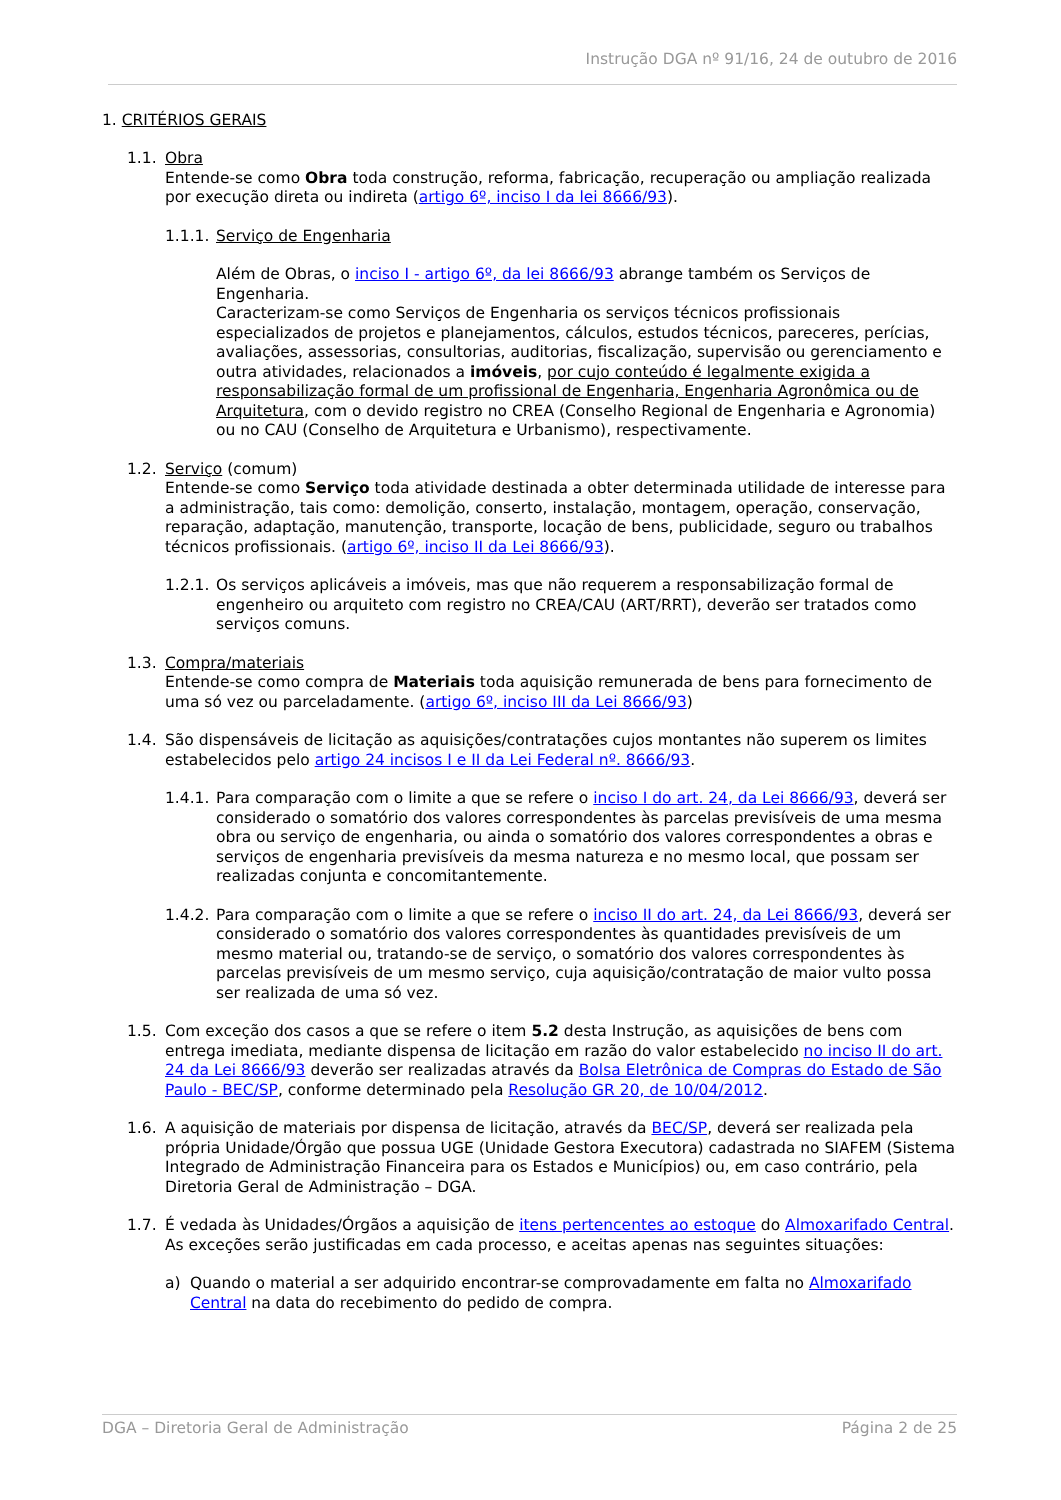Instrução DGA nº 91/16, 24 de outubro de 2016
1. CRITÉRIOS GERAIS
1.1. Obra
Entende-se como Obra toda construção, reforma, fabricação, recuperação ou ampliação realizada por execução direta ou indireta (artigo 6º, inciso I da lei 8666/93).
1.1.1. Serviço de Engenharia
Além de Obras, o inciso I - artigo 6º, da lei 8666/93 abrange também os Serviços de Engenharia.
Caracterizam-se como Serviços de Engenharia os serviços técnicos profissionais especializados de projetos e planejamentos, cálculos, estudos técnicos, pareceres, perícias, avaliações, assessorias, consultorias, auditorias, fiscalização, supervisão ou gerenciamento e outra atividades, relacionados a imóveis, por cujo conteúdo é legalmente exigida a responsabilização formal de um profissional de Engenharia, Engenharia Agronômica ou de Arquitetura, com o devido registro no CREA (Conselho Regional de Engenharia e Agronomia) ou no CAU (Conselho de Arquitetura e Urbanismo), respectivamente.
1.2. Serviço (comum)
Entende-se como Serviço toda atividade destinada a obter determinada utilidade de interesse para a administração, tais como: demolição, conserto, instalação, montagem, operação, conservação, reparação, adaptação, manutenção, transporte, locação de bens, publicidade, seguro ou trabalhos técnicos profissionais. (artigo 6º, inciso II da Lei 8666/93).
1.2.1.
Os serviços aplicáveis a imóveis, mas que não requerem a responsabilização formal de engenheiro ou arquiteto com registro no CREA/CAU (ART/RRT), deverão ser tratados como serviços comuns.
1.3. Compra/materiais
Entende-se como compra de Materiais toda aquisição remunerada de bens para fornecimento de uma só vez ou parceladamente. (artigo 6º, inciso III da Lei 8666/93)
1.4. São dispensáveis de licitação as aquisições/contratações cujos montantes não superem os limites estabelecidos pelo artigo 24 incisos I e II da Lei Federal nº. 8666/93.
1.4.1.
Para comparação com o limite a que se refere o inciso I do art. 24, da Lei 8666/93, deverá ser considerado o somatório dos valores correspondentes às parcelas previsíveis de uma mesma obra ou serviço de engenharia, ou ainda o somatório dos valores correspondentes a obras e serviços de engenharia previsíveis da mesma natureza e no mesmo local, que possam ser realizadas conjunta e concomitantemente.
1.4.2.
Para comparação com o limite a que se refere o inciso II do art. 24, da Lei 8666/93, deverá ser considerado o somatório dos valores correspondentes às quantidades previsíveis de um mesmo material ou, tratando-se de serviço, o somatório dos valores correspondentes às parcelas previsíveis de um mesmo serviço, cuja aquisição/contratação de maior vulto possa ser realizada de uma só vez.
1.5. Com exceção dos casos a que se refere o item 5.2 desta Instrução, as aquisições de bens com entrega imediata, mediante dispensa de licitação em razão do valor estabelecido no inciso II do art. 24 da Lei 8666/93 deverão ser realizadas através da Bolsa Eletrônica de Compras do Estado de São Paulo - BEC/SP, conforme determinado pela Resolução GR 20, de 10/04/2012.
1.6. A aquisição de materiais por dispensa de licitação, através da BEC/SP, deverá ser realizada pela própria Unidade/Órgão que possua UGE (Unidade Gestora Executora) cadastrada no SIAFEM (Sistema Integrado de Administração Financeira para os Estados e Municípios) ou, em caso contrário, pela Diretoria Geral de Administração – DGA.
1.7. É vedada às Unidades/Órgãos a aquisição de itens pertencentes ao estoque do Almoxarifado Central. As exceções serão justificadas em cada processo, e aceitas apenas nas seguintes situações:
a) Quando o material a ser adquirido encontrar-se comprovadamente em falta no Almoxarifado Central na data do recebimento do pedido de compra.
DGA – Diretoria Geral de Administração Página 2 de 25